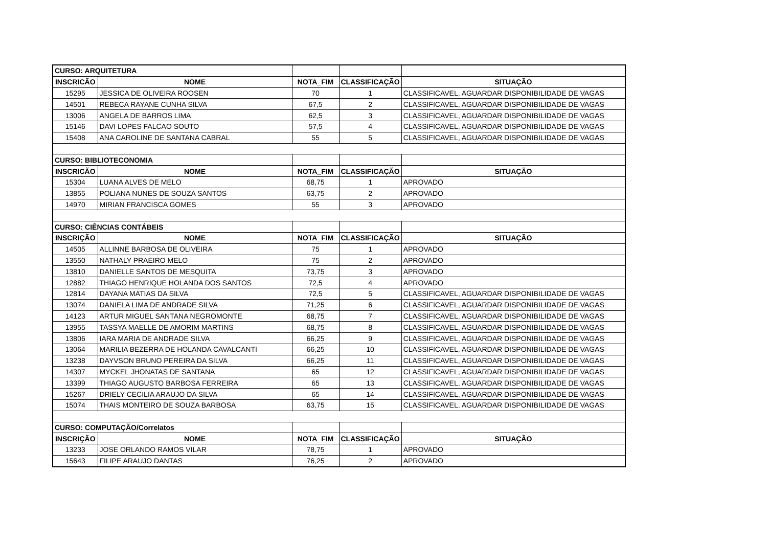| CURSO: ARQUITETURA | | | | |
| INSCRICÃO | NOME | NOTA_FIM | CLASSIFICAÇÃO | SITUAÇÃO |
| 15295 | JESSICA DE OLIVEIRA ROOSEN | 70 | 1 | CLASSIFICAVEL, AGUARDAR DISPONIBILIDADE DE VAGAS |
| 14501 | REBECA RAYANE CUNHA SILVA | 67,5 | 2 | CLASSIFICAVEL, AGUARDAR DISPONIBILIDADE DE VAGAS |
| 13006 | ANGELA DE BARROS LIMA | 62,5 | 3 | CLASSIFICAVEL, AGUARDAR DISPONIBILIDADE DE VAGAS |
| 15146 | DAVI LOPES FALCAO SOUTO | 57,5 | 4 | CLASSIFICAVEL, AGUARDAR DISPONIBILIDADE DE VAGAS |
| 15408 | ANA CAROLINE DE SANTANA CABRAL | 55 | 5 | CLASSIFICAVEL, AGUARDAR DISPONIBILIDADE DE VAGAS |
| CURSO: BIBLIOTECONOMIA | | | | |
| INSCRICÃO | NOME | NOTA_FIM | CLASSIFICAÇÃO | SITUAÇÃO |
| 15304 | LUANA ALVES DE MELO | 68,75 | 1 | APROVADO |
| 13855 | POLIANA NUNES DE SOUZA SANTOS | 63,75 | 2 | APROVADO |
| 14970 | MIRIAN FRANCISCA GOMES | 55 | 3 | APROVADO |
| CURSO: CIÊNCIAS CONTÁBEIS | | | | |
| INSCRIÇÃO | NOME | NOTA_FIM | CLASSIFICAÇÃO | SITUAÇÃO |
| 14505 | ALLINNE BARBOSA DE OLIVEIRA | 75 | 1 | APROVADO |
| 13550 | NATHALY PRAEIRO MELO | 75 | 2 | APROVADO |
| 13810 | DANIELLE SANTOS DE MESQUITA | 73,75 | 3 | APROVADO |
| 12882 | THIAGO HENRIQUE HOLANDA DOS SANTOS | 72,5 | 4 | APROVADO |
| 12814 | DAYANA MATIAS DA SILVA | 72,5 | 5 | CLASSIFICAVEL, AGUARDAR DISPONIBILIDADE DE VAGAS |
| 13074 | DANIELA LIMA DE ANDRADE SILVA | 71,25 | 6 | CLASSIFICAVEL, AGUARDAR DISPONIBILIDADE DE VAGAS |
| 14123 | ARTUR MIGUEL SANTANA NEGROMONTE | 68,75 | 7 | CLASSIFICAVEL, AGUARDAR DISPONIBILIDADE DE VAGAS |
| 13955 | TASSYA MAELLE DE AMORIM MARTINS | 68,75 | 8 | CLASSIFICAVEL, AGUARDAR DISPONIBILIDADE DE VAGAS |
| 13806 | IARA MARIA DE ANDRADE SILVA | 66,25 | 9 | CLASSIFICAVEL, AGUARDAR DISPONIBILIDADE DE VAGAS |
| 13064 | MARILIA BEZERRA DE HOLANDA CAVALCANTI | 66,25 | 10 | CLASSIFICAVEL, AGUARDAR DISPONIBILIDADE DE VAGAS |
| 13238 | DAYVSON BRUNO PEREIRA DA SILVA | 66,25 | 11 | CLASSIFICAVEL, AGUARDAR DISPONIBILIDADE DE VAGAS |
| 14307 | MYCKEL JHONATAS DE SANTANA | 65 | 12 | CLASSIFICAVEL, AGUARDAR DISPONIBILIDADE DE VAGAS |
| 13399 | THIAGO AUGUSTO BARBOSA FERREIRA | 65 | 13 | CLASSIFICAVEL, AGUARDAR DISPONIBILIDADE DE VAGAS |
| 15267 | DRIELY CECILIA ARAUJO DA SILVA | 65 | 14 | CLASSIFICAVEL, AGUARDAR DISPONIBILIDADE DE VAGAS |
| 15074 | THAIS MONTEIRO DE SOUZA BARBOSA | 63,75 | 15 | CLASSIFICAVEL, AGUARDAR DISPONIBILIDADE DE VAGAS |
| CURSO: COMPUTAÇÃO/Correlatos | | | | |
| INSCRIÇÃO | NOME | NOTA_FIM | CLASSIFICAÇÃO | SITUAÇÃO |
| 13233 | JOSE ORLANDO RAMOS VILAR | 78,75 | 1 | APROVADO |
| 15643 | FILIPE ARAUJO DANTAS | 76,25 | 2 | APROVADO |